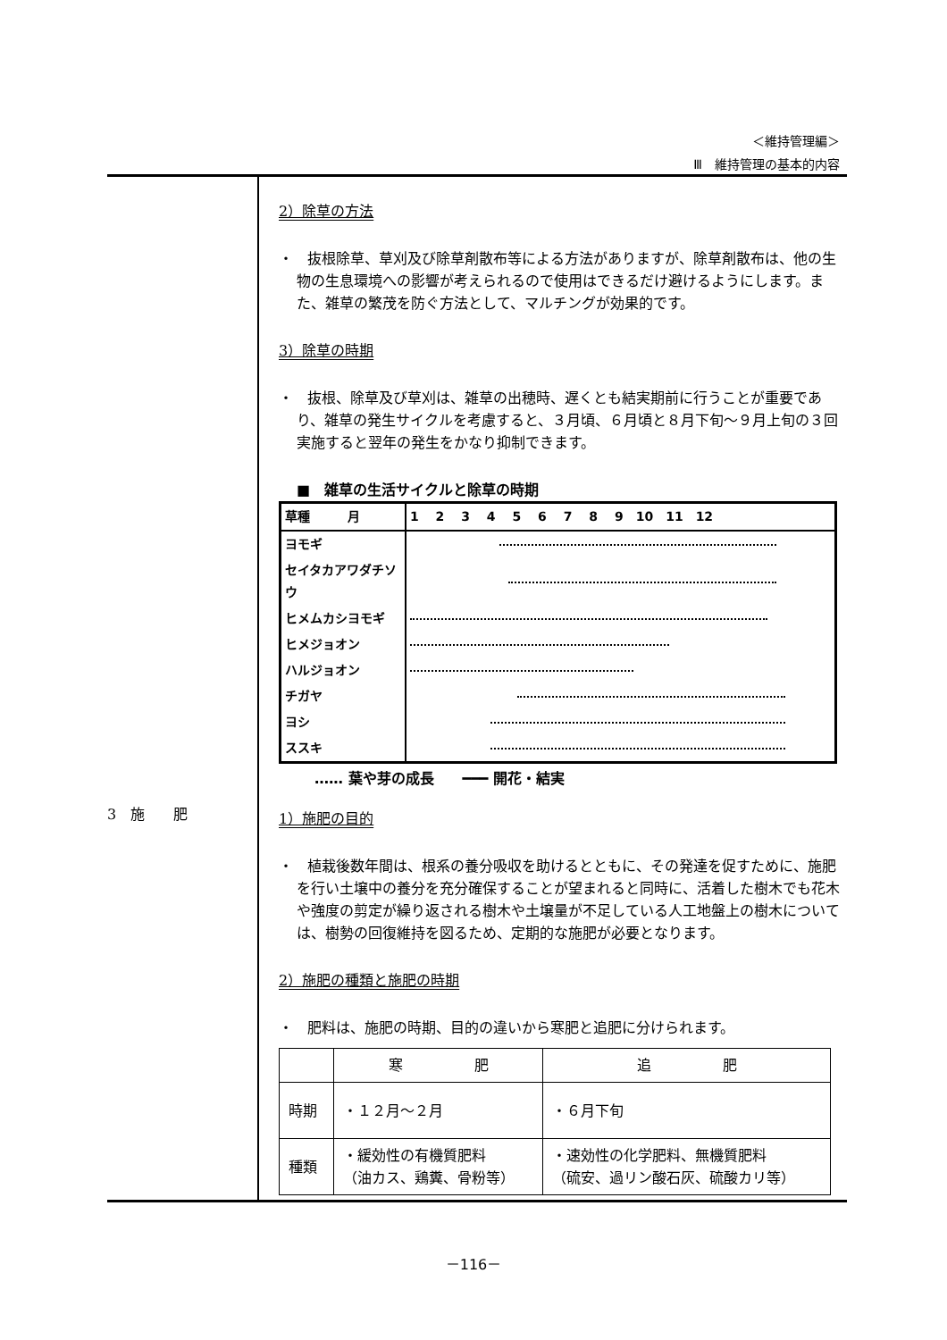＜維持管理編＞
Ⅲ　維持管理の基本的内容
3　施　　肥
2）除草の方法
・　抜根除草、草刈及び除草剤散布等による方法がありますが、除草剤散布は、他の生物の生息環境への影響が考えられるので使用はできるだけ避けるようにします。また、雑草の繁茂を防ぐ方法として、マルチングが効果的です。
3）除草の時期
・　抜根、除草及び草刈は、雑草の出穂時、遅くとも結実期前に行うことが重要であり、雑草の発生サイクルを考慮すると、３月頃、６月頃と８月下旬～９月上旬の３回実施すると翌年の発生をかなり抑制できます。
■　雑草の生活サイクルと除草の時期
| 草種 月 | 1 2 3 4 5 6 7 8 9 10 11 12 |
| ヨモギ | |
| セイタカアワダチソウ | |
| ヒメムカシヨモギ | |
| ヒメジョオン | |
| ハルジョオン | |
| チガヤ | |
| ヨシ | |
| ススキ | |
‥‥‥ 葉や芽の成長　　━━━ 開花・結実
1）施肥の目的
・　植栽後数年間は、根系の養分吸収を助けるとともに、その発達を促すために、施肥を行い土壌中の養分を充分確保することが望まれると同時に、活着した樹木でも花木や強度の剪定が繰り返される樹木や土壌量が不足している人工地盤上の樹木については、樹勢の回復維持を図るため、定期的な施肥が必要となります。
2）施肥の種類と施肥の時期
・　肥料は、施肥の時期、目的の違いから寒肥と追肥に分けられます。
| | 寒 肥 | 追 肥 |
| --- | --- | --- |
| 時期 | ・１２月～２月 | ・６月下旬 |
| 種類 | ・緩効性の有機質肥料 （油カス、鶏糞、骨粉等） | ・速効性の化学肥料、無機質肥料 （硫安、過リン酸石灰、硫酸カリ等） |
－116－